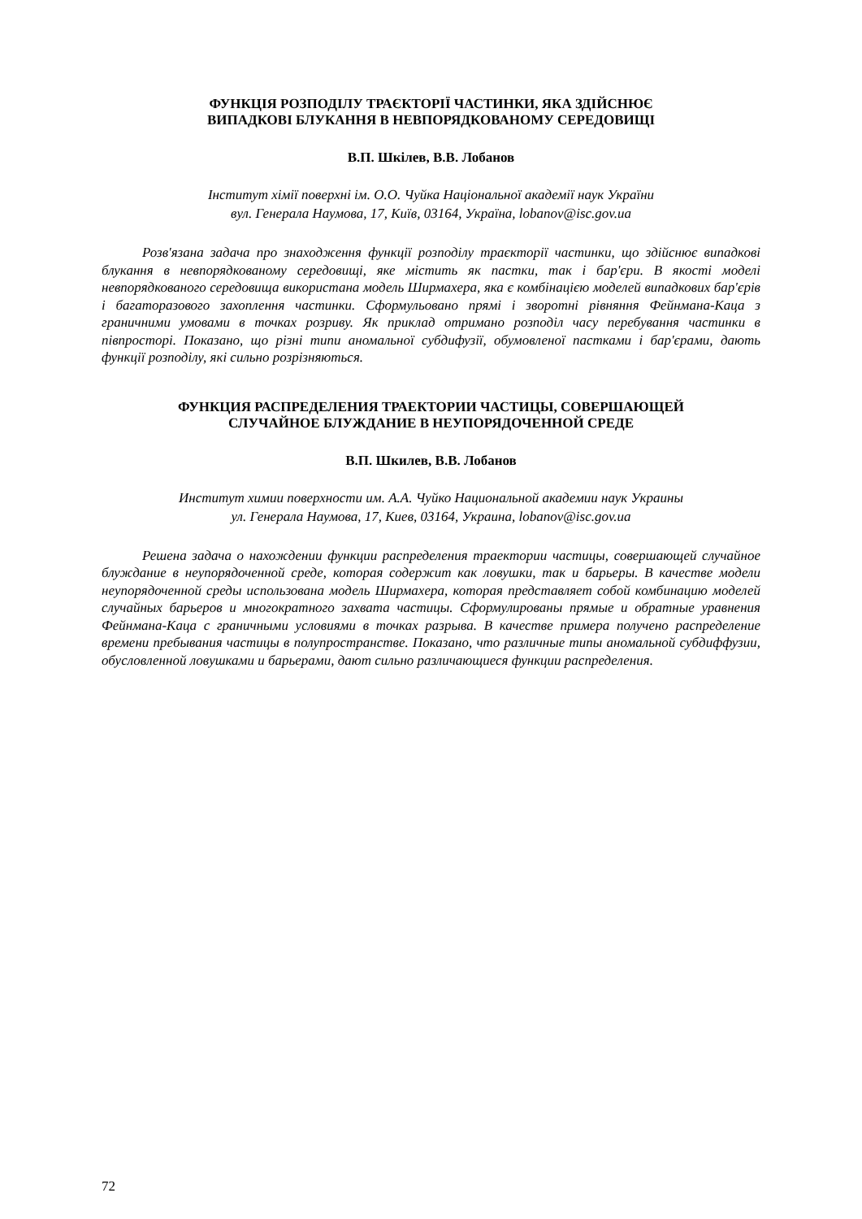ФУНКЦІЯ РОЗПОДІЛУ ТРАЄКТОРІЇ ЧАСТИНКИ, ЯКА ЗДІЙСНЮЄ
ВИПАДКОВІ БЛУКАННЯ В НЕВПОРЯДКОВАНОМУ СЕРЕДОВИЩІ
В.П. Шкілев, В.В. Лобанов
Інститут хімії поверхні ім. О.О. Чуйка Національної академії наук України
вул. Генерала Наумова, 17, Київ, 03164, Україна, lobanov@isc.gov.ua
Розв'язана задача про знаходження функції розподілу траєкторії частинки, що здійснює випадкові блукання в невпорядкованому середовищі, яке містить як пастки, так і бар'єри. В якості моделі невпорядкованого середовища використана модель Ширмахера, яка є комбінацією моделей випадкових бар'єрів і багаторазового захоплення частинки. Сформульовано прямі і зворотні рівняння Фейнмана-Каца з граничними умовами в точках розриву. Як приклад отримано розподіл часу перебування частинки в півпросторі. Показано, що різні типи аномальної субдифузії, обумовленої пастками і бар'єрами, дають функції розподілу, які сильно розрізняються.
ФУНКЦИЯ РАСПРЕДЕЛЕНИЯ ТРАЕКТОРИИ ЧАСТИЦЫ, СОВЕРШАЮЩЕЙ
СЛУЧАЙНОЕ БЛУЖДАНИЕ В НЕУПОРЯДОЧЕННОЙ СРЕДЕ
В.П. Шкилев, В.В. Лобанов
Институт химии поверхности им. А.А. Чуйко Национальной академии наук Украины
ул. Генерала Наумова, 17, Киев, 03164, Украина, lobanov@isc.gov.ua
Решена задача о нахождении функции распределения траектории частицы, совершающей случайное блуждание в неупорядоченной среде, которая содержит как ловушки, так и барьеры. В качестве модели неупорядоченной среды использована модель Ширмахера, которая представляет собой комбинацию моделей случайных барьеров и многократного захвата частицы. Сформулированы прямые и обратные уравнения Фейнмана-Каца с граничными условиями в точках разрыва. В качестве примера получено распределение времени пребывания частицы в полупространстве. Показано, что различные типы аномальной субдиффузии, обусловленной ловушками и барьерами, дают сильно различающиеся функции распределения.
72